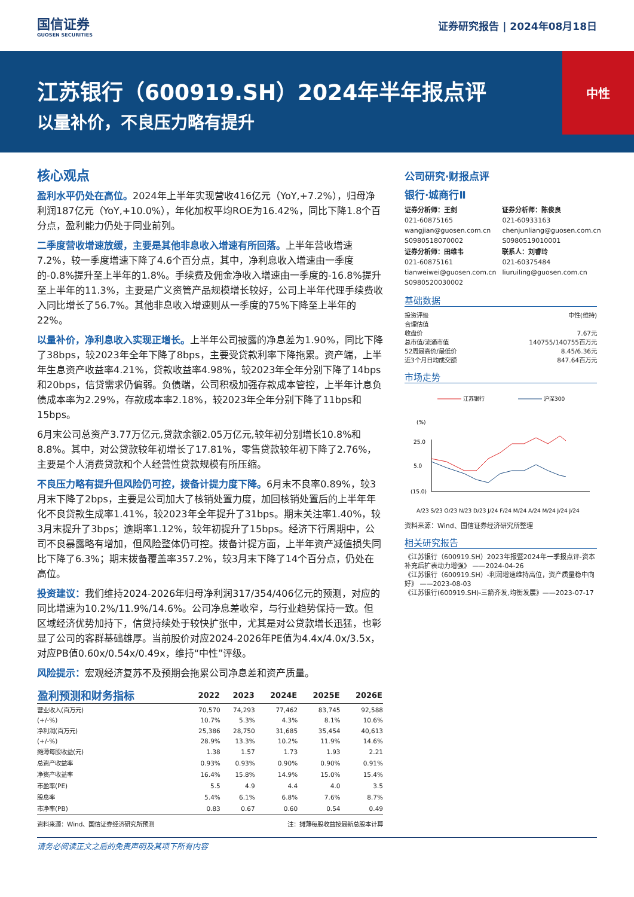国信证券
GUOSEN SECURITIES
证券研究报告 | 2024年08月18日
江苏银行（600919.SH）2024年半年报点评
以量补价，不良压力略有提升
中性
核心观点
盈利水平仍处在高位。2024年上半年实现营收416亿元（YoY,+7.2%），归母净利润187亿元（YoY,+10.0%），年化加权平均ROE为16.42%，同比下降1.8个百分点，盈利能力仍处于同业前列。
二季度营收增速放缓，主要是其他非息收入增速有所回落。上半年营收增速7.2%，较一季度增速下降了4.6个百分点，其中，净利息收入增速由一季度的-0.8%提升至上半年的1.8%。手续费及佣金净收入增速由一季度的-16.8%提升至上半年的11.3%，主要是广义资管产品规模增长较好，公司上半年代理手续费收入同比增长了56.7%。其他非息收入增速则从一季度的75%下降至上半年的22%。
以量补价，净利息收入实现正增长。上半年公司披露的净息差为1.90%，同比下降了38bps，较2023年全年下降了8bps，主要受贷款利率下降拖累。资产端，上半年生息资产收益率4.21%，贷款收益率4.98%，较2023年全年分别下降了14bps和20bps，信贷需求仍偏弱。负债端，公司积极加强存款成本管控，上半年计息负债成本率为2.29%，存款成本率2.18%，较2023年全年分别下降了11bps和15bps。
6月末公司总资产3.77万亿元,贷款余额2.05万亿元,较年初分别增长10.8%和8.8%。其中，对公贷款较年初增长了17.81%，零售贷款较年初下降了2.76%，主要是个人消费贷款和个人经营性贷款规模有所压缩。
不良压力略有提升但风险仍可控，拨备计提力度下降。6月末不良率0.89%，较3月末下降了2bps，主要是公司加大了核销处置力度，加回核销处置后的上半年年化不良贷款生成率1.41%，较2023年全年提升了31bps。期末关注率1.40%，较3月末提升了3bps；逾期率1.12%，较年初提升了15bps。经济下行周期中，公司不良暴露略有增加，但风险整体仍可控。拨备计提方面，上半年资产减值损失同比下降了6.3%；期末拨备覆盖率357.2%，较3月末下降了14个百分点，仍处在高位。
投资建议：我们维持2024-2026年归母净利润317/354/406亿元的预测，对应的同比增速为10.2%/11.9%/14.6%。公司净息差收窄，与行业趋势保持一致。但区域经济优势加持下，信贷持续处于较快扩张中，尤其是对公贷款增长迅猛，也彰显了公司的客群基础雄厚。当前股价对应2024-2026年PE值为4.4x/4.0x/3.5x，对应PB值0.60x/0.54x/0.49x，维持“中性”评级。
风险提示：宏观经济复苏不及预期会拖累公司净息差和资产质量。
| 盈利预测和财务指标 | 2022 | 2023 | 2024E | 2025E | 2026E |
| --- | --- | --- | --- | --- | --- |
| 营业收入(百万元) | 70,570 | 74,293 | 77,462 | 83,745 | 92,588 |
| (+/-%) | 10.7% | 5.3% | 4.3% | 8.1% | 10.6% |
| 净利润(百万元) | 25,386 | 28,750 | 31,685 | 35,454 | 40,613 |
| (+/-%) | 28.9% | 13.3% | 10.2% | 11.9% | 14.6% |
| 摊薄每股收益(元) | 1.38 | 1.57 | 1.73 | 1.93 | 2.21 |
| 总资产收益率 | 0.93% | 0.93% | 0.90% | 0.90% | 0.91% |
| 净资产收益率 | 16.4% | 15.8% | 14.9% | 15.0% | 15.4% |
| 市盈率(PE) | 5.5 | 4.9 | 4.4 | 4.0 | 3.5 |
| 股息率 | 5.4% | 6.1% | 6.8% | 7.6% | 8.7% |
| 市净率(PB) | 0.83 | 0.67 | 0.60 | 0.54 | 0.49 |
资料来源：Wind、国信证券经济研究所预测 注：摊薄每股收益按最新总股本计算
公司研究·财报点评
银行·城商行Ⅱ
证券分析师：王剑
021-60875165
wangjian@guosen.com.cn
S0980518070002
证券分析师：陈俊良
021-60933163
chenjunliang@guosen.com.cn
S0980519010001
证券分析师：田维韦
021-60875161
tianweiwei@guosen.com.cn
S0980520030002
联系人：刘睿玲
021-60375484
liuruiling@guosen.com.cn
基础数据
| 投资评级 | 中性(维持) |
| 合理估值 | |
| 收盘价 | 7.67元 |
| 总市值/流通市值 | 140755/140755百万元 |
| 52周最高价/最低价 | 8.45/6.36元 |
| 近3个月日均成交额 | 847.64百万元 |
市场走势
江苏银行
沪深300
(%)
25.0
5.0
(15.0)
A/23 S/23 O/23 N/23 D/23 J/24 F/24 M/24 A/24 M/24 J/24 J/24
资料来源：Wind、国信证券经济研究所整理
相关研究报告
《江苏银行（600919.SH）2023年报暨2024年一季报点评-资本补充后扩表动力增强》 ——2024-04-26
《江苏银行（600919.SH）-利润增速维持高位，资产质量稳中向好》 ——2023-08-03
《江苏银行(600919.SH)-三箭齐发,均衡发展》——2023-07-17
请务必阅读正文之后的免责声明及其项下所有内容